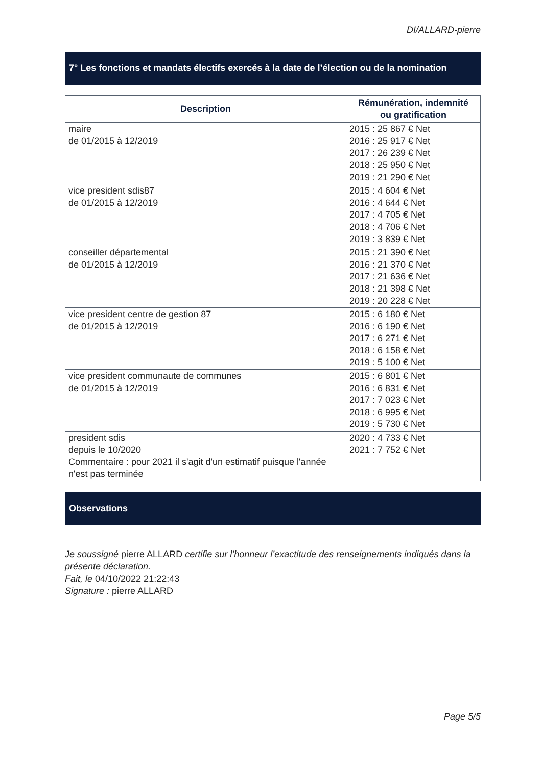DI/ALLARD-pierre
7° Les fonctions et mandats électifs exercés à la date de l’élection ou de la nomination
| Description | Rémunération, indemnité ou gratification |
| --- | --- |
| maire de 01/2015 à 12/2019 | 2015 : 25 867 € Net 2016 : 25 917 € Net 2017 : 26 239 € Net 2018 : 25 950 € Net 2019 : 21 290 € Net |
| vice president sdis87 de 01/2015 à 12/2019 | 2015 : 4 604 € Net 2016 : 4 644 € Net 2017 : 4 705 € Net 2018 : 4 706 € Net 2019 : 3 839 € Net |
| conseiller départemental de 01/2015 à 12/2019 | 2015 : 21 390 € Net 2016 : 21 370 € Net 2017 : 21 636 € Net 2018 : 21 398 € Net 2019 : 20 228 € Net |
| vice president centre de gestion 87 de 01/2015 à 12/2019 | 2015 : 6 180 € Net 2016 : 6 190 € Net 2017 : 6 271 € Net 2018 : 6 158 € Net 2019 : 5 100 € Net |
| vice president communaute de communes de 01/2015 à 12/2019 | 2015 : 6 801 € Net 2016 : 6 831 € Net 2017 : 7 023 € Net 2018 : 6 995 € Net 2019 : 5 730 € Net |
| president sdis depuis le 10/2020 Commentaire : pour 2021 il s'agit d'un estimatif puisque l'année n'est pas terminée | 2020 : 4 733 € Net 2021 : 7 752 € Net |
Observations
Je soussigné pierre ALLARD certifie sur l’honneur l’exactitude des renseignements indiqués dans la présente déclaration.
Fait, le 04/10/2022 21:22:43
Signature : pierre ALLARD
Page 5/5